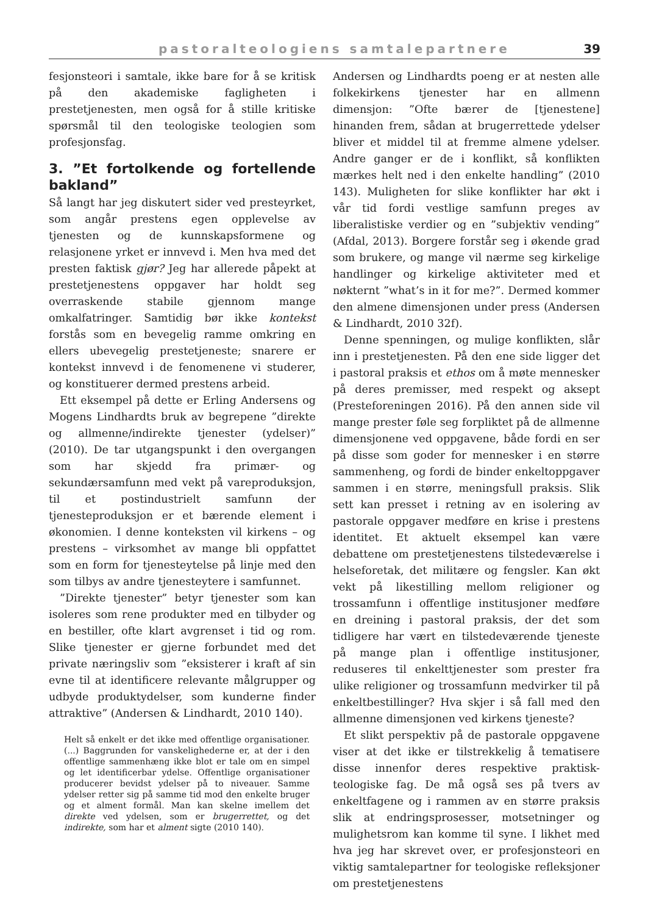pastoralteologiens samtalepartnere 39
fesjonsteori i samtale, ikke bare for å se kritisk på den akademiske fagligheten i prestetjenesten, men også for å stille kritiske spørsmål til den teologiske teologien som profesjonsfag.
3. ”Et fortolkende og fortellende bakland”
Så langt har jeg diskutert sider ved presteyrket, som angår prestens egen opplevelse av tjenesten og de kunnskapsformene og relasjonene yrket er innvevd i. Men hva med det presten faktisk gjør? Jeg har allerede påpekt at prestetjenestens oppgaver har holdt seg overraskende stabile gjennom mange omkalfatringer. Samtidig bør ikke kontekst forstås som en bevegelig ramme omkring en ellers ubevegelig prestetjeneste; snarere er kontekst innvevd i de fenomenene vi studerer, og konstituerer dermed prestens arbeid.
Ett eksempel på dette er Erling Andersens og Mogens Lindhardts bruk av begrepene ”direkte og allmenne/indirekte tjenester (ydelser)” (2010). De tar utgangspunkt i den overgangen som har skjedd fra primær- og sekundærsamfunn med vekt på vareproduksjon, til et postindustrielt samfunn der tjenesteproduksjon er et bærende element i økonomien. I denne konteksten vil kirkens – og prestens – virksomhet av mange bli oppfattet som en form for tjenesteytelse på linje med den som tilbys av andre tjenesteytere i samfunnet.
”Direkte tjenester” betyr tjenester som kan isoleres som rene produkter med en tilbyder og en bestiller, ofte klart avgrenset i tid og rom. Slike tjenester er gjerne forbundet med det private næringsliv som ”eksisterer i kraft af sin evne til at identificere relevante målgrupper og udbyde produktydelser, som kunderne finder attraktive” (Andersen & Lindhardt, 2010 140).
Helt så enkelt er det ikke med offentlige organisationer. (...) Baggrunden for vanskelighederne er, at der i den offentlige sammenhæng ikke blot er tale om en simpel og let identificerbar ydelse. Offentlige organisationer producerer bevidst ydelser på to niveauer. Samme ydelser retter sig på samme tid mod den enkelte bruger og et alment formål. Man kan skelne imellem det direkte ved ydelsen, som er brugerrettet, og det indirekte, som har et alment sigte (2010 140).
Andersen og Lindhardts poeng er at nesten alle folkekirkens tjenester har en allmenn dimensjon: ”Ofte bærer de [tjenestene] hinanden frem, sådan at brugerrettede ydelser bliver et middel til at fremme almene ydelser. Andre ganger er de i konflikt, så konflikten mærkes helt ned i den enkelte handling” (2010 143). Muligheten for slike konflikter har økt i vår tid fordi vestlige samfunn preges av liberalistiske verdier og en ”subjektiv vending” (Afdal, 2013). Borgere forstår seg i økende grad som brukere, og mange vil nærme seg kirkelige handlinger og kirkelige aktiviteter med et nøkternt ”what’s in it for me?”. Dermed kommer den almene dimensjonen under press (Andersen & Lindhardt, 2010 32f).
Denne spenningen, og mulige konflikten, slår inn i prestetjenesten. På den ene side ligger det i pastoral praksis et ethos om å møte mennesker på deres premisser, med respekt og aksept (Presteforeningen 2016). På den annen side vil mange prester føle seg forpliktet på de allmenne dimensjonene ved oppgavene, både fordi en ser på disse som goder for mennesker i en større sammenheng, og fordi de binder enkeltoppgaver sammen i en større, meningsfull praksis. Slik sett kan presset i retning av en isolering av pastorale oppgaver medføre en krise i prestens identitet. Et aktuelt eksempel kan være debattene om prestetjenestens tilstedeværelse i helseforetak, det militære og fengsler. Kan økt vekt på likestilling mellom religioner og trossamfunn i offentlige institusjoner medføre en dreining i pastoral praksis, der det som tidligere har vært en tilstedeværende tjeneste på mange plan i offentlige institusjoner, reduseres til enkelttjenester som prester fra ulike religioner og trossamfunn medvirker til på enkeltbestillinger? Hva skjer i så fall med den allmenne dimensjonen ved kirkens tjeneste?
Et slikt perspektiv på de pastorale oppgavene viser at det ikke er tilstrekkelig å tematisere disse innenfor deres respektive praktisk-teologiske fag. De må også ses på tvers av enkeltfagene og i rammen av en større praksis slik at endringsprosesser, motsetninger og mulighetsrom kan komme til syne. I likhet med hva jeg har skrevet over, er profesjonsteori en viktig samtalepartner for teologiske refleksjoner om prestetjenestens